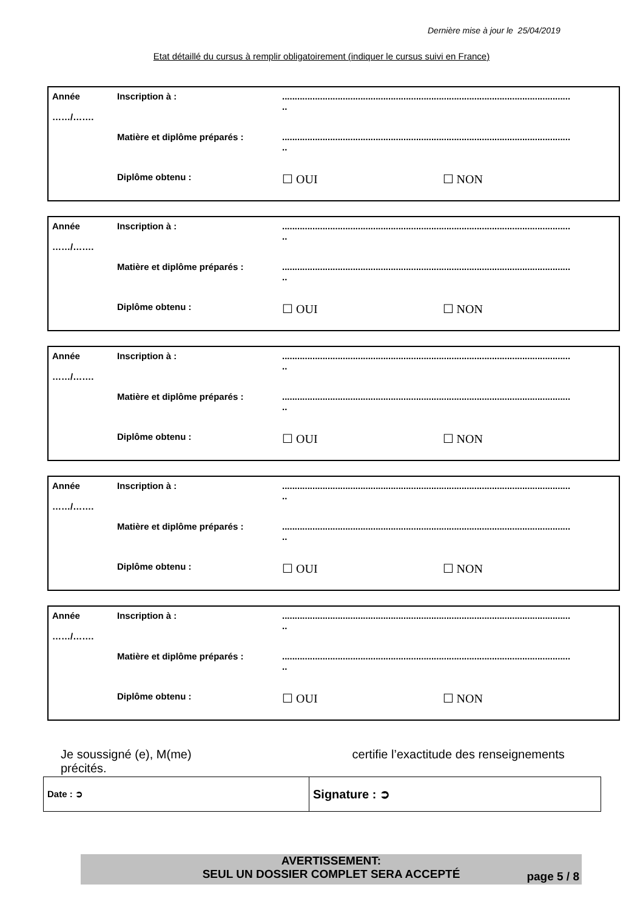Dernière mise à jour le 25/04/2019
Etat détaillé du cursus à remplir obligatoirement (indiquer le cursus suivi en France)
| Année ……/……. | Inscription à : | .................................................................................................................. .. | |
| | Matière et diplôme préparés : | .................................................................................................................. .. | |
| | Diplôme obtenu : | ☐ OUI | ☐ NON |
| Année ……/……. | Inscription à : | .................................................................................................................. .. | |
| | Matière et diplôme préparés : | .................................................................................................................. .. | |
| | Diplôme obtenu : | ☐ OUI | ☐ NON |
| Année ……/……. | Inscription à : | .................................................................................................................. .. | |
| | Matière et diplôme préparés : | .................................................................................................................. .. | |
| | Diplôme obtenu : | ☐ OUI | ☐ NON |
| Année ……/……. | Inscription à : | .................................................................................................................. .. | |
| | Matière et diplôme préparés : | .................................................................................................................. .. | |
| | Diplôme obtenu : | ☐ OUI | ☐ NON |
| Année ……/……. | Inscription à : | .................................................................................................................. .. | |
| | Matière et diplôme préparés : | .................................................................................................................. .. | |
| | Diplôme obtenu : | ☐ OUI | ☐ NON |
Je soussigné (e), M(me) certifie l’exactitude des renseignements précités.
| Date : ➲ | Signature : ➲ |
AVERTISSEMENT:
SEUL UN DOSSIER COMPLET SERA ACCEPTÉ
page 5 / 8